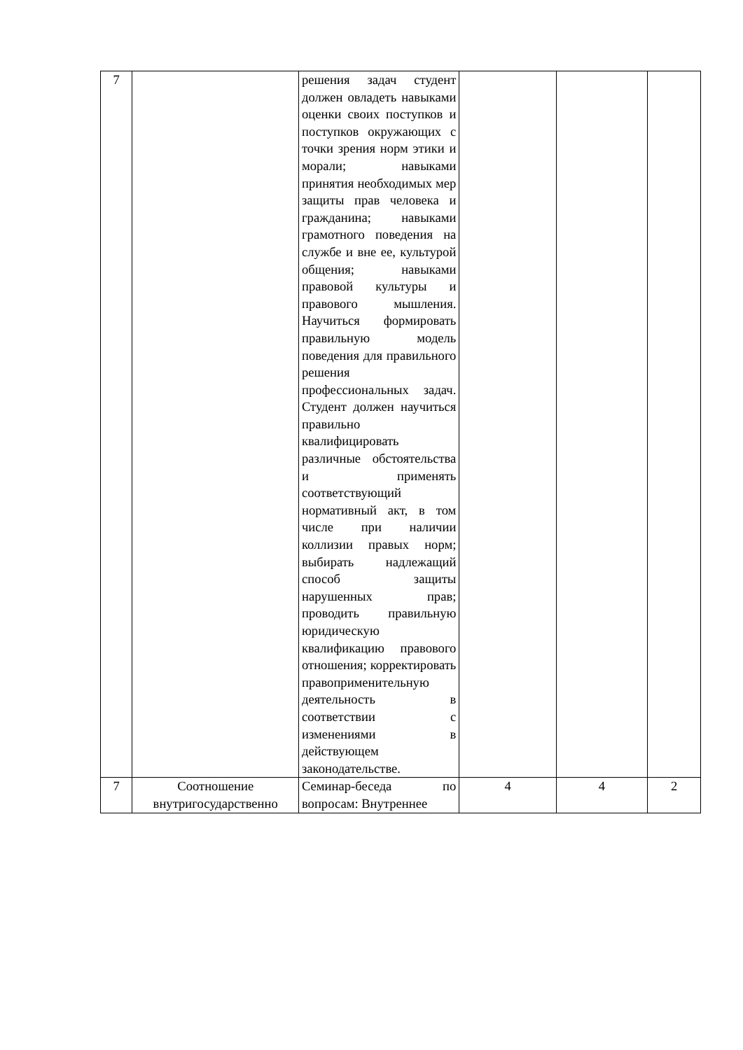| 7 | | решения задач студент должен овладеть навыками оценки своих поступков и поступков окружающих с точки зрения норм этики и морали; навыками принятия необходимых мер защиты прав человека и гражданина; навыками грамотного поведения на службе и вне ее, культурой общения; навыками правовой культуры и правового мышления. Научиться формировать правильную модель поведения для правильного решения профессиональных задач. Студент должен научиться правильно квалифицировать различные обстоятельства и применять соответствующий нормативный акт, в том числе при наличии коллизии правых норм; выбирать надлежащий способ защиты нарушенных прав; проводить правильную юридическую квалификацию правового отношения; корректировать правоприменительную деятельность в соответствии с изменениями в действующем законодательстве. | | | |
| 7 | Соотношение внутригосударственно | Семинар-беседа по вопросам: Внутреннее | 4 | 4 | 2 |